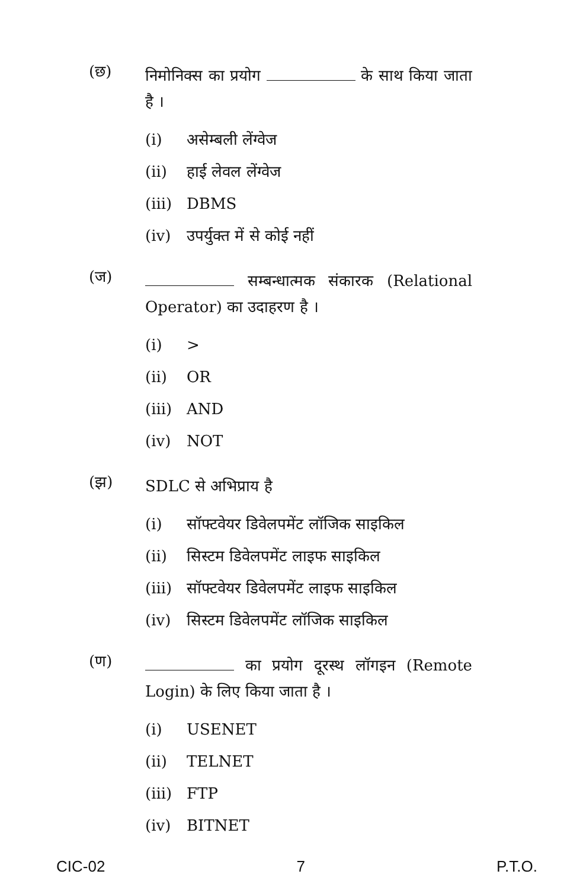(छ)
निमोनिक्स का प्रयोग के साथ किया जाता है ।
(i) असेम्बली लेंग्वेज
(ii) हाई लेवल लेंग्वेज
(iii) DBMS
(iv) उपर्युक्त में से कोई नहीं
(ज)
सम्बन्धात्मक संकारक (Relational Operator) का उदाहरण है ।
(i) >
(ii) OR
(iii) AND
(iv) NOT
(झ)
SDLC से अभिप्राय है
(i) सॉफ्टवेयर डिवेलपमेंट लॉजिक साइकिल
(ii) सिस्टम डिवेलपमेंट लाइफ साइकिल
(iii) सॉफ्टवेयर डिवेलपमेंट लाइफ साइकिल
(iv) सिस्टम डिवेलपमेंट लॉजिक साइकिल
(ण)
का प्रयोग दूरस्थ लॉगइन (Remote Login) के लिए किया जाता है ।
(i) USENET
(ii) TELNET
(iii) FTP
(iv) BITNET
CIC-02 7 P.T.O.